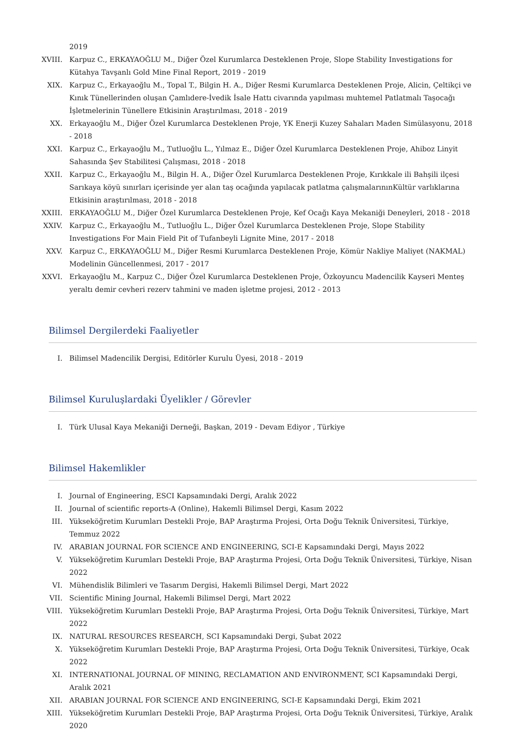2019
XVIII.
Karpuz C., ERKAYAOĞLU M., Diğer Özel Kurumlarca Desteklenen Proje, Slope Stability Investigations for Kütahya Tavşanlı Gold Mine Final Report, 2019 - 2019
XIX. Karpuz C., Erkayaoğlu M., Topal T., Bilgin H. A., Diğer Resmi Kurumlarca Desteklenen Proje, Alicin, Çeltikçi ve Kınık Tünellerinden oluşan Çamlıdere-İvedik İsale Hattı civarında yapılması muhtemel Patlatmalı Taşocağı İşletmelerinin Tünellere Etkisinin Araştırılması, 2018 - 2019
XX. Erkayaoğlu M., Diğer Özel Kurumlarca Desteklenen Proje, YK Enerji Kuzey Sahaları Maden Simülasyonu, 2018 - 2018
XXI. Karpuz C., Erkayaoğlu M., Tutluoğlu L., Yılmaz E., Diğer Özel Kurumlarca Desteklenen Proje, Ahiboz Linyit Sahasında Şev Stabilitesi Çalışması, 2018 - 2018
XXII. Karpuz C., Erkayaoğlu M., Bilgin H. A., Diğer Özel Kurumlarca Desteklenen Proje, Kırıkkale ili Bahşili ilçesi Sarıkaya köyü sınırları içerisinde yer alan taş ocağında yapılacak patlatma çalışmalarınınKültür varlıklarına Etkisinin araştırılması, 2018 - 2018
XXIII.
ERKAYAOĞLU M., Diğer Özel Kurumlarca Desteklenen Proje, Kef Ocağı Kaya Mekaniği Deneyleri, 2018 - 2018
XXIV. Karpuz C., Erkayaoğlu M., Tutluoğlu L., Diğer Özel Kurumlarca Desteklenen Proje, Slope Stability Investigations For Main Field Pit of Tufanbeyli Lignite Mine, 2017 - 2018
XXV. Karpuz C., ERKAYAOĞLU M., Diğer Resmi Kurumlarca Desteklenen Proje, Kömür Nakliye Maliyet (NAKMAL) Modelinin Güncellenmesi, 2017 - 2017
XXVI. Erkayaoğlu M., Karpuz C., Diğer Özel Kurumlarca Desteklenen Proje, Özkoyuncu Madencilik Kayseri Menteş yeraltı demir cevheri rezerv tahmini ve maden işletme projesi, 2012 - 2013
Bilimsel Dergilerdeki Faaliyetler
I. Bilimsel Madencilik Dergisi, Editörler Kurulu Üyesi, 2018 - 2019
Bilimsel Kuruluşlardaki Üyelikler / Görevler
I. Türk Ulusal Kaya Mekaniği Derneği, Başkan, 2019 - Devam Ediyor , Türkiye
Bilimsel Hakemlikler
I. Journal of Engineering, ESCI Kapsamındaki Dergi, Aralık 2022
II. Journal of scientific reports-A (Online), Hakemli Bilimsel Dergi, Kasım 2022
III. Yükseköğretim Kurumları Destekli Proje, BAP Araştırma Projesi, Orta Doğu Teknik Üniversitesi, Türkiye, Temmuz 2022
IV. ARABIAN JOURNAL FOR SCIENCE AND ENGINEERING, SCI-E Kapsamındaki Dergi, Mayıs 2022
V. Yükseköğretim Kurumları Destekli Proje, BAP Araştırma Projesi, Orta Doğu Teknik Üniversitesi, Türkiye, Nisan 2022
VI. Mühendislik Bilimleri ve Tasarım Dergisi, Hakemli Bilimsel Dergi, Mart 2022
VII. Scientific Mining Journal, Hakemli Bilimsel Dergi, Mart 2022
VIII. Yükseköğretim Kurumları Destekli Proje, BAP Araştırma Projesi, Orta Doğu Teknik Üniversitesi, Türkiye, Mart 2022
IX. NATURAL RESOURCES RESEARCH, SCI Kapsamındaki Dergi, Şubat 2022
X. Yükseköğretim Kurumları Destekli Proje, BAP Araştırma Projesi, Orta Doğu Teknik Üniversitesi, Türkiye, Ocak 2022
XI. INTERNATIONAL JOURNAL OF MINING, RECLAMATION AND ENVIRONMENT, SCI Kapsamındaki Dergi, Aralık 2021
XII. ARABIAN JOURNAL FOR SCIENCE AND ENGINEERING, SCI-E Kapsamındaki Dergi, Ekim 2021
XIII. Yükseköğretim Kurumları Destekli Proje, BAP Araştırma Projesi, Orta Doğu Teknik Üniversitesi, Türkiye, Aralık 2020